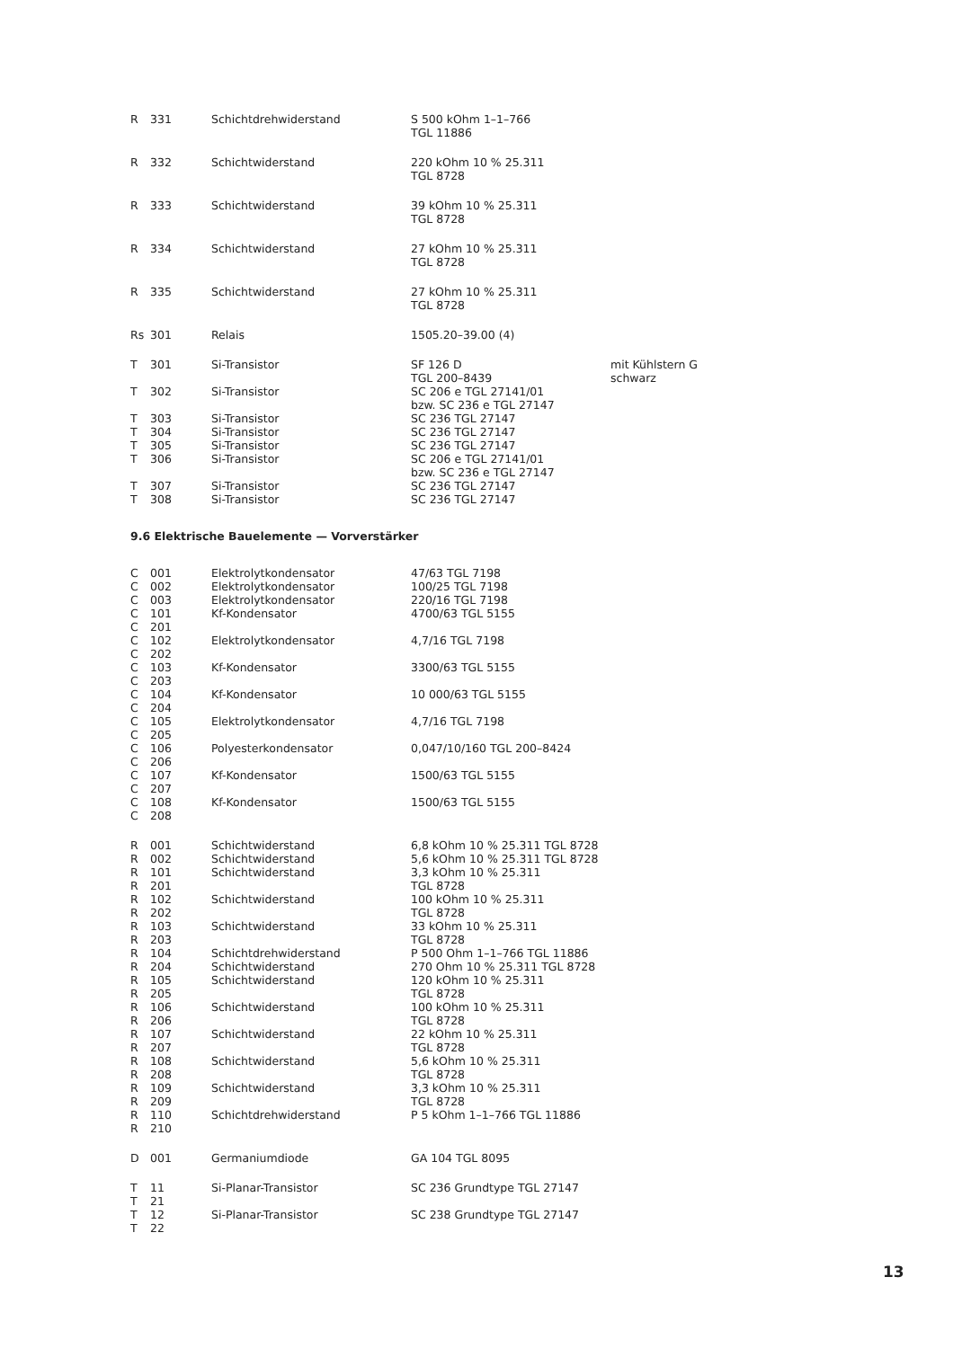| R | 331 | Schichtdrehwiderstand | S 500 kOhm 1–1–766 TGL 11886 | |
| R | 332 | Schichtwiderstand | 220 kOhm 10 % 25.311 TGL 8728 | |
| R | 333 | Schichtwiderstand | 39 kOhm 10 % 25.311 TGL 8728 | |
| R | 334 | Schichtwiderstand | 27 kOhm 10 % 25.311 TGL 8728 | |
| R | 335 | Schichtwiderstand | 27 kOhm 10 % 25.311 TGL 8728 | |
| Rs | 301 | Relais | 1505.20–39.00 (4) | |
| T | 301 | Si-Transistor | SF 126 D TGL 200–8439 | mit Kühlstern G schwarz |
| T | 302 | Si-Transistor | SC 206 e TGL 27141/01 bzw. SC 236 e TGL 27147 | |
| T | 303 | Si-Transistor | SC 236 TGL 27147 | |
| T | 304 | Si-Transistor | SC 236 TGL 27147 | |
| T | 305 | Si-Transistor | SC 236 TGL 27147 | |
| T | 306 | Si-Transistor | SC 206 e TGL 27141/01 bzw. SC 236 e TGL 27147 | |
| T | 307 | Si-Transistor | SC 236 TGL 27147 | |
| T | 308 | Si-Transistor | SC 236 TGL 27147 | |
9.6 Elektrische Bauelemente — Vorverstärker
| C | 001 | Elektrolytkondensator | 47/63 TGL 7198 |
| C | 002 | Elektrolytkondensator | 100/25 TGL 7198 |
| C | 003 | Elektrolytkondensator | 220/16 TGL 7198 |
| C C | 101 201 | Kf-Kondensator | 4700/63 TGL 5155 |
| C C | 102 202 | Elektrolytkondensator | 4,7/16 TGL 7198 |
| C C | 103 203 | Kf-Kondensator | 3300/63 TGL 5155 |
| C C | 104 204 | Kf-Kondensator | 10 000/63 TGL 5155 |
| C C | 105 205 | Elektrolytkondensator | 4,7/16 TGL 7198 |
| C C | 106 206 | Polyesterkondensator | 0,047/10/160 TGL 200–8424 |
| C C | 107 207 | Kf-Kondensator | 1500/63 TGL 5155 |
| C C | 108 208 | Kf-Kondensator | 1500/63 TGL 5155 |
| R R | 001 002 | Schichtwiderstand Schichtwiderstand | 6,8 kOhm 10 % 25.311 TGL 8728 5,6 kOhm 10 % 25.311 TGL 8728 |
| R R | 101 201 | Schichtwiderstand | 3,3 kOhm 10 % 25.311 TGL 8728 |
| R R | 102 202 | Schichtwiderstand | 100 kOhm 10 % 25.311 TGL 8728 |
| R R | 103 203 | Schichtwiderstand | 33 kOhm 10 % 25.311 TGL 8728 |
| R R | 104 204 | Schichtdrehwiderstand Schichtwiderstand | P 500 Ohm 1–1–766 TGL 11886 270 Ohm 10 % 25.311 TGL 8728 |
| R R | 105 205 | Schichtwiderstand | 120 kOhm 10 % 25.311 TGL 8728 |
| R R | 106 206 | Schichtwiderstand | 100 kOhm 10 % 25.311 TGL 8728 |
| R R | 107 207 | Schichtwiderstand | 22 kOhm 10 % 25.311 TGL 8728 |
| R R | 108 208 | Schichtwiderstand | 5,6 kOhm 10 % 25.311 TGL 8728 |
| R R | 109 209 | Schichtwiderstand | 3,3 kOhm 10 % 25.311 TGL 8728 |
| R R | 110 210 | Schichtdrehwiderstand | P 5 kOhm 1–1–766 TGL 11886 |
| D | 001 | Germaniumdiode | GA 104 TGL 8095 |
| T T | 11 21 | Si-Planar-Transistor | SC 236 Grundtype TGL 27147 |
| T T | 12 22 | Si-Planar-Transistor | SC 238 Grundtype TGL 27147 |
13